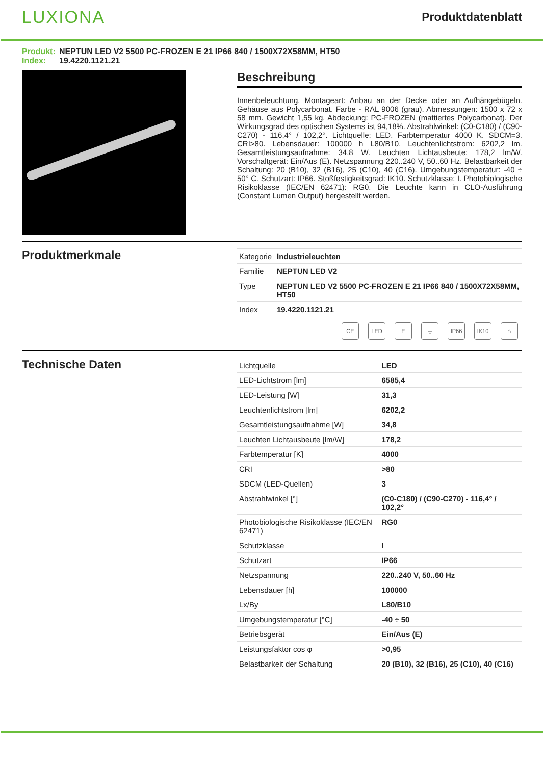LUXIONA
Produktdatenblatt
Produkt: NEPTUN LED V2 5500 PC-FROZEN E 21 IP66 840 / 1500X72X58MM, HT50
Index: 19.4220.1121.21
Beschreibung
Innenbeleuchtung. Montageart: Anbau an der Decke oder an Aufhängebügeln. Gehäuse aus Polycarbonat. Farbe - RAL 9006 (grau). Abmessungen: 1500 x 72 x 58 mm. Gewicht 1,55 kg. Abdeckung: PC-FROZEN (mattiertes Polycarbonat). Der Wirkungsgrad des optischen Systems ist 94,18%. Abstrahlwinkel: (C0-C180) / (C90-C270) - 116,4° / 102,2°. Lichtquelle: LED. Farbtemperatur 4000 K. SDCM=3. CRI>80. Lebensdauer: 100000 h L80/B10. Leuchtenlichtstrom: 6202,2 lm. Gesamtleistungsaufnahme: 34,8 W. Leuchten Lichtausbeute: 178,2 lm/W. Vorschaltgerät: Ein/Aus (E). Netzspannung 220..240 V, 50..60 Hz. Belastbarkeit der Schaltung: 20 (B10), 32 (B16), 25 (C10), 40 (C16). Umgebungstemperatur: -40 ÷ 50° C. Schutzart: IP66. Stoßfestigkeitsgrad: IK10. Schutzklasse: I. Photobiologische Risikoklasse (IEC/EN 62471): RG0. Die Leuchte kann in CLO-Ausführung (Constant Lumen Output) hergestellt werden.
Produktmerkmale
| Kategorie | Industrieleuchten |
| Familie | NEPTUN LED V2 |
| Type | NEPTUN LED V2 5500 PC-FROZEN E 21 IP66 840 / 1500X72X58MM, HT50 |
| Index | 19.4220.1121.21 |
CE LED E ⏚ IP66 IK10 ⌂
Technische Daten
| Lichtquelle | LED |
| LED-Lichtstrom [lm] | 6585,4 |
| LED-Leistung [W] | 31,3 |
| Leuchtenlichtstrom [lm] | 6202,2 |
| Gesamtleistungsaufnahme [W] | 34,8 |
| Leuchten Lichtausbeute [lm/W] | 178,2 |
| Farbtemperatur [K] | 4000 |
| CRI | >80 |
| SDCM (LED-Quellen) | 3 |
| Abstrahlwinkel [°] | (C0-C180) / (C90-C270) - 116,4° / 102,2° |
| Photobiologische Risikoklasse (IEC/EN 62471) | RG0 |
| Schutzklasse | I |
| Schutzart | IP66 |
| Netzspannung | 220..240 V, 50..60 Hz |
| Lebensdauer [h] | 100000 |
| Lx/By | L80/B10 |
| Umgebungstemperatur [°C] | -40 ÷ 50 |
| Betriebsgerät | Ein/Aus (E) |
| Leistungsfaktor cos φ | >0,95 |
| Belastbarkeit der Schaltung | 20 (B10), 32 (B16), 25 (C10), 40 (C16) |